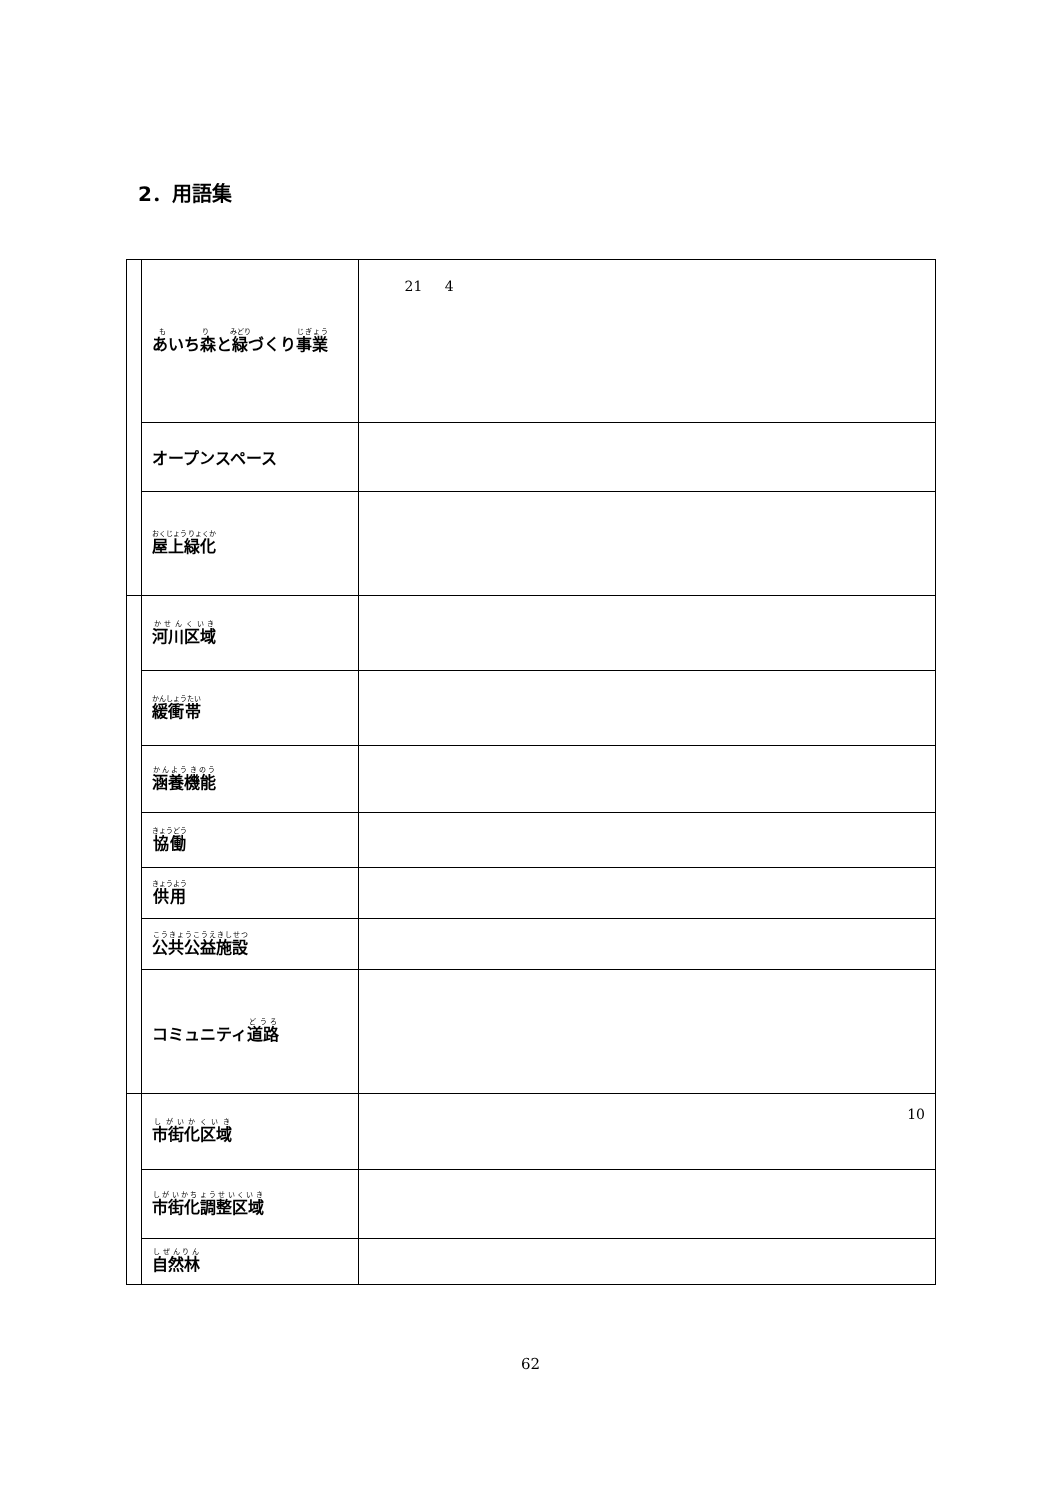2．用語集
| | あいち森 と 緑 づくり 事業 | 21 4 |
| | オープンスペース | |
| | 屋上緑化 | |
| | 河川区域 | |
| | 緩衝帯 | |
| | 涵養機能 | |
| | 協働 | |
| | 供用 | |
| | 公共公益施設 | |
| | コミュニティ 道路 | |
| | 市街化区域 | 10 |
| | 市街化調整区域 | |
| | 自然林 | |
62